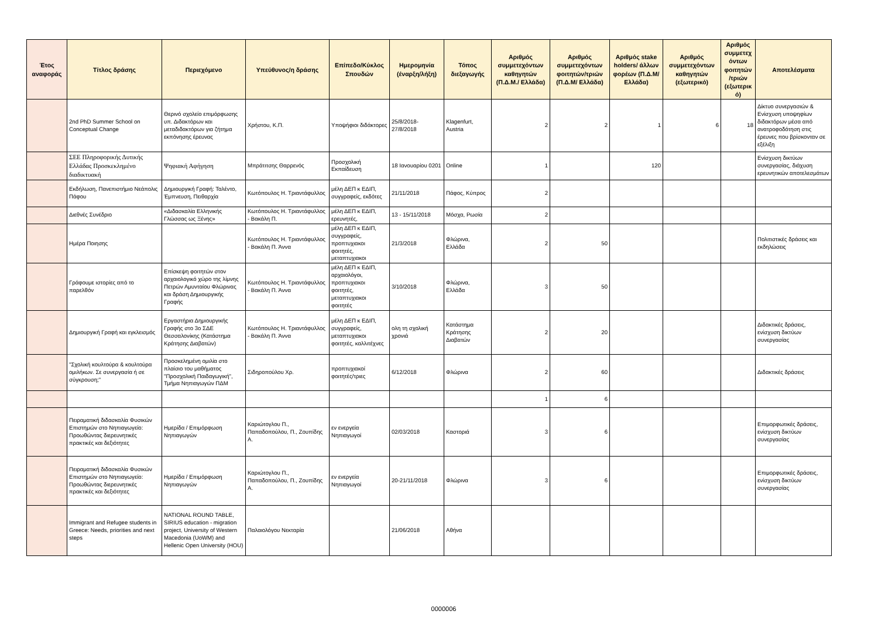| Έτος αναφοράς | Τίτλος δράσης | Περιεχόμενο | Υπεύθυνος/η δράσης | Επίπεδο/Κύκλος Σπουδών | Ημερομηνία (έναρξη/λήξη) | Τόπος διεξαγωγής | Αριθμός συμμετεχόντων καθηγητών (Π.Δ.Μ./ Ελλάδα) | Αριθμός συμμετεχόντων φοιτητών/τριών (Π.Δ.Μ/ Ελλάδα) | Αριθμός stake holders/ άλλων φορέων (Π.Δ.Μ/ Ελλάδα) | Αριθμός συμμετεχόντων καθηγητών (εξωτερικό) | Αριθμός συμμετεχ όντων φοιτητών /τριών (εξωτερικ ό) | Αποτελέσματα |
| --- | --- | --- | --- | --- | --- | --- | --- | --- | --- | --- | --- | --- |
| | 2nd PhD Summer School on Conceptual Change | Θερινό σχολείο επιμόρφωσης υπ. Διδακτόρων και μεταδιδακτόρων για ζήτημα εκπόνησης έρευνας | Χρήστου, Κ.Π. | Υποψήφιοι διδάκτορες | 25/8/2018- 27/8/2018 | Klagenfurt, Austria | 2 | 2 | 1 | 6 | 18 | Δίκτυο συνεργασιών & Ενίσχυση υποψηφίων διδακτόρων μέσα από ανατροφοδότηση στις έρευνες που βρίσκονταν σε εξέλιξη |
| | ΣΕΕ Πληροφορικής Δυτικής Ελλάδας Προσκεκλημένο διαδικτυακή | Ψηφιακή Αφήγηση | Μπράτιτσης Θαρρενός | Προσχολική Εκπαίδευση | 18 Ιανουαρίου 0201 | Online | 1 | | 120 | | | Ενίσχυση δικτύων συνεργασίας, διάχυση ερευνητικών αποτελεσμάτων |
| | Εκδήλωση, Πανεπιστήμιο Νεάπολις Πάφου | Δημιουργική Γραφή: Ταλέντο, Έμπνευση, Πειθαρχία | Κωτόπουλος Η. Τριαντάφυλλος | μέλη ΔΕΠ κ ΕΔΙΠ, συγγραφείς, εκδότες | 21/11/2018 | Πάφος, Κύπρος | 2 | | | | | |
| | Διεθνές Συνέδριο | «Διδασκαλία Ελληνικής Γλώσσας ως Ξένης» | Κωτόπουλος Η. Τριαντάφυλλος - Βακάλη Π. | μέλη ΔΕΠ κ ΕΔΙΠ, ερευνητές, | 13 - 15/11/2018 | Μόσχα, Ρωσία | 2 | | | | | |
| | Ημέρα Ποιησης | | Κωτόπουλος Η. Τριαντάφυλλος - Βακάλη Π. Άννα | μέλη ΔΕΠ κ ΕΔΙΠ, συγγραφείς, προπτυχιακοι φοιτητές, μεταπτυχιακοι | 21/3/2018 | Φλώρινα, Ελλάδα | 2 | 50 | | | | Πολιτιστικές δράσεις και εκδηλώσεις |
| | Γράφουμε ιστορίες από το παρελθόν | Επίσκεψη φοιτητών στον αρχαιολογικό χώρο της λίμνης Πετρών Αμυνταίου Φλώρινας και δράση Δημιουργικής Γραφής | Κωτόπουλος Η. Τριαντάφυλλος - Βακάλη Π. Άννα | μέλη ΔΕΠ κ ΕΔΙΠ, αρχαιολόγοι, προπτυχιακοι φοιτητές, μεταπτυχιακοι φοιτητές | 3/10/2018 | Φλώρινα, Ελλάδα | 3 | 50 | | | | |
| | Δημιουργική Γραφή και εγκλεισμός | Εργαστήρια Δημιουργικής Γραφής στο 3ο ΣΔΕ Θεσσαλονίκης (Κατάστημα Κράτησης Διαβατών) | Κωτόπουλος Η. Τριαντάφυλλος - Βακάλη Π. Άννα | μέλη ΔΕΠ κ ΕΔΙΠ, συγγραφείς, μεταπτυχιακοι φοιτητές, καλλιτέχνες | ολη τη σχολική χρονιά | Κατάστημα Κράτησης Διαβατών | 2 | 20 | | | | Διδακτικές δράσεις, ενίσχυση δικτύων συνεργασίας |
| | "Σχολική κουλτούρα & κουλτούρα ομιλήκων. Σε συνεργασία ή σε σύγκρουση;" | Προσκελημένη ομιλία στο πλαίσιο του μαθήματος "Προσχολική Παιδαγωγική", Τμήμα Νηπιαγωγών ΠΔΜ | Σιδηροπούλου Χρ. | προπτυχιακοί φοιτητές/τριες | 6/12/2018 | Φλώρινα | 2 | 60 | | | | Διδακτικές δράσεις |
| | | | | | | | 1 | 6 | | | | |
| | Πειραματική διδασκαλία Φυσικών Επιστημών στο Νηπιαγωγείο: Προωθώντας διερευνητικές πρακτικές και δεξιότητες | Ημερίδα / Επιμόρφωση Νηπιαγωγών | Καριώτογλου Π., Παπαδοπούλου, Π., Ζουπίδης Α. | εν ενεργεία Νηπιαγωγοί | 02/03/2018 | Καστοριά | 3 | 6 | | | | Επιμορφωτικές δράσεις, ενίσχυση δικτύων συνεργασίας |
| | Πειραματική διδασκαλία Φυσικών Επιστημών στο Νηπιαγωγείο: Προωθώντας διερευνητικές πρακτικές και δεξιότητες | Ημερίδα / Επιμόρφωση Νηπιαγωγών | Καριώτογλου Π., Παπαδοπούλου, Π., Ζουπίδης Α. | εν ενεργεία Νηπιαγωγοί | 20-21/11/2018 | Φλώρινα | 3 | 6 | | | | Επιμορφωτικές δράσεις, ενίσχυση δικτύων συνεργασίας |
| | Immigrant and Refugee students in Greece: Needs, priorities and next steps | NATIONAL ROUND TABLE, SIRIUS education - migration project, University of Western Macedonia (UoWM) and Hellenic Open University (HOU) | Παλαιολόγου Νεκταρία | | 21/06/2018 | Αθήνα | | | | | | |
0000006